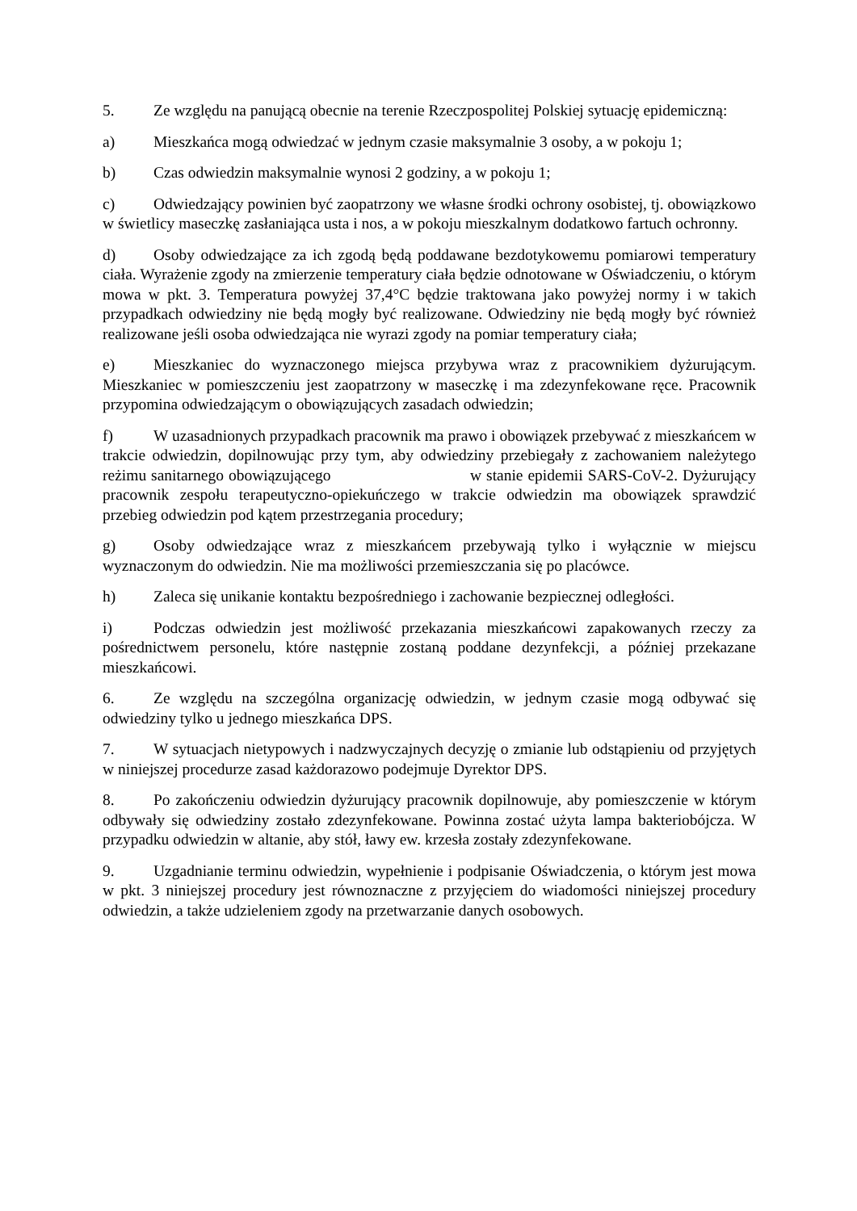5. Ze względu na panującą obecnie na terenie Rzeczpospolitej Polskiej sytuację epidemiczną:
a) Mieszkańca mogą odwiedzać w jednym czasie maksymalnie 3 osoby, a w pokoju 1;
b) Czas odwiedzin maksymalnie wynosi 2 godziny, a w pokoju 1;
c) Odwiedzający powinien być zaopatrzony we własne środki ochrony osobistej, tj. obowiązkowo w świetlicy maseczkę zasłaniająca usta i nos, a w pokoju mieszkalnym dodatkowo fartuch ochronny.
d) Osoby odwiedzające za ich zgodą będą poddawane bezdotykowemu pomiarowi temperatury ciała. Wyrażenie zgody na zmierzenie temperatury ciała będzie odnotowane w Oświadczeniu, o którym mowa w pkt. 3. Temperatura powyżej 37,4°C będzie traktowana jako powyżej normy i w takich przypadkach odwiedziny nie będą mogły być realizowane. Odwiedziny nie będą mogły być również realizowane jeśli osoba odwiedzająca nie wyrazi zgody na pomiar temperatury ciała;
e) Mieszkaniec do wyznaczonego miejsca przybywa wraz z pracownikiem dyżurującym. Mieszkaniec w pomieszczeniu jest zaopatrzony w maseczkę i ma zdezynfekowane ręce. Pracownik przypomina odwiedzającym o obowiązujących zasadach odwiedzin;
f) W uzasadnionych przypadkach pracownik ma prawo i obowiązek przebywać z mieszkańcem w trakcie odwiedzin, dopilnowując przy tym, aby odwiedziny przebiegały z zachowaniem należytego reżimu sanitarnego obowiązującego w stanie epidemii SARS-CoV-2. Dyżurujący pracownik zespołu terapeutyczno-opiekuńczego w trakcie odwiedzin ma obowiązek sprawdzić przebieg odwiedzin pod kątem przestrzegania procedury;
g) Osoby odwiedzające wraz z mieszkańcem przebywają tylko i wyłącznie w miejscu wyznaczonym do odwiedzin. Nie ma możliwości przemieszczania się po placówce.
h) Zaleca się unikanie kontaktu bezpośredniego i zachowanie bezpiecznej odległości.
i) Podczas odwiedzin jest możliwość przekazania mieszkańcowi zapakowanych rzeczy za pośrednictwem personelu, które następnie zostaną poddane dezynfekcji, a później przekazane mieszkańcowi.
6. Ze względu na szczególna organizację odwiedzin, w jednym czasie mogą odbywać się odwiedziny tylko u jednego mieszkańca DPS.
7. W sytuacjach nietypowych i nadzwyczajnych decyzję o zmianie lub odstąpieniu od przyjętych w niniejszej procedurze zasad każdorazowo podejmuje Dyrektor DPS.
8. Po zakończeniu odwiedzin dyżurujący pracownik dopilnowuje, aby pomieszczenie w którym odbywały się odwiedziny zostało zdezynfekowane. Powinna zostać użyta lampa bakteriobójcza. W przypadku odwiedzin w altanie, aby stół, ławy ew. krzesła zostały zdezynfekowane.
9. Uzgadnianie terminu odwiedzin, wypełnienie i podpisanie Oświadczenia, o którym jest mowa w pkt. 3 niniejszej procedury jest równoznaczne z przyjęciem do wiadomości niniejszej procedury odwiedzin, a także udzieleniem zgody na przetwarzanie danych osobowych.